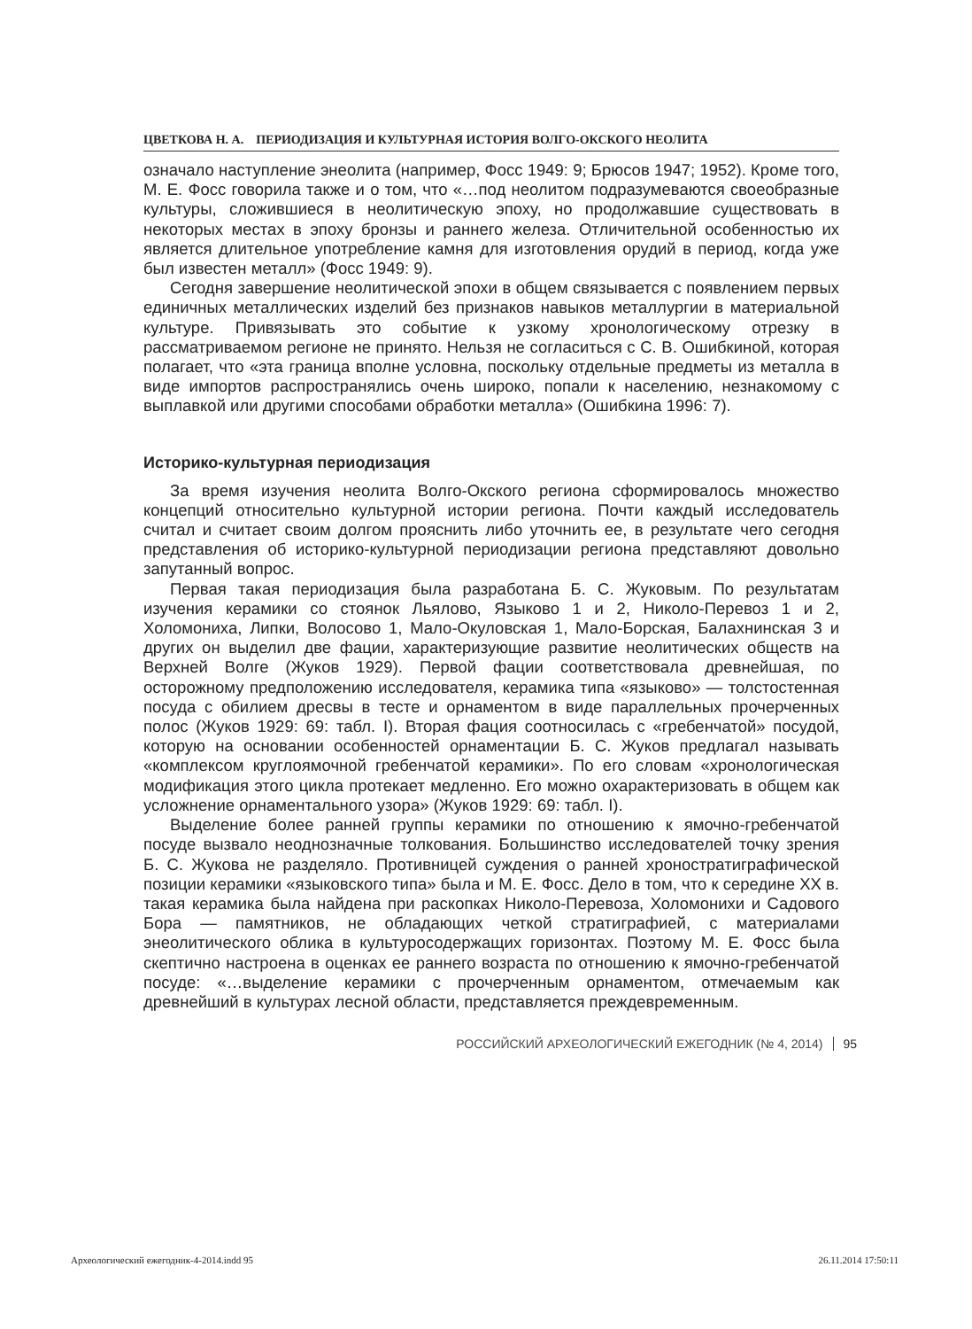ЦВЕТКОВА Н. А. ПЕРИОДИЗАЦИЯ И КУЛЬТУРНАЯ ИСТОРИЯ ВОЛГО-ОКСКОГО НЕОЛИТА
означало наступление энеолита (например, Фосс 1949: 9; Брюсов 1947; 1952). Кроме того, М. Е. Фосс говорила также и о том, что «…под неолитом подразумеваются своеобразные культуры, сложившиеся в неолитическую эпоху, но продолжавшие существовать в некоторых местах в эпоху бронзы и раннего железа. Отличительной особенностью их является длительное употребление камня для изготовления орудий в период, когда уже был известен металл» (Фосс 1949: 9).
Сегодня завершение неолитической эпохи в общем связывается с появлением первых единичных металлических изделий без признаков навыков металлургии в материальной культуре. Привязывать это событие к узкому хронологическому отрезку в рассматриваемом регионе не принято. Нельзя не согласиться с С. В. Ошибкиной, которая полагает, что «эта граница вполне условна, поскольку отдельные предметы из металла в виде импортов распространялись очень широко, попали к населению, незнакомому с выплавкой или другими способами обработки металла» (Ошибкина 1996: 7).
Историко-культурная периодизация
За время изучения неолита Волго-Окского региона сформировалось множество концепций относительно культурной истории региона. Почти каждый исследователь считал и считает своим долгом прояснить либо уточнить ее, в результате чего сегодня представления об историко-культурной периодизации региона представляют довольно запутанный вопрос.
Первая такая периодизация была разработана Б. С. Жуковым. По результатам изучения керамики со стоянок Льялово, Языково 1 и 2, Николо-Перевоз 1 и 2, Холомониха, Липки, Волосово 1, Мало-Окуловская 1, Мало-Борская, Балахнинская 3 и других он выделил две фации, характеризующие развитие неолитических обществ на Верхней Волге (Жуков 1929). Первой фации соответствовала древнейшая, по осторожному предположению исследователя, керамика типа «языково» — толстостенная посуда с обилием дресвы в тесте и орнаментом в виде параллельных прочерченных полос (Жуков 1929: 69: табл. I). Вторая фация соотносилась с «гребенчатой» посудой, которую на основании особенностей орнаментации Б. С. Жуков предлагал называть «комплексом круглоямочной гребенчатой керамики». По его словам «хронологическая модификация этого цикла протекает медленно. Его можно охарактеризовать в общем как усложнение орнаментального узора» (Жуков 1929: 69: табл. I).
Выделение более ранней группы керамики по отношению к ямочно-гребенчатой посуде вызвало неоднозначные толкования. Большинство исследователей точку зрения Б. С. Жукова не разделяло. Противницей суждения о ранней хроностратиграфической позиции керамики «языковского типа» была и М. Е. Фосс. Дело в том, что к середине XX в. такая керамика была найдена при раскопках Николо-Перевоза, Холомонихи и Садового Бора — памятников, не обладающих четкой стратиграфией, с материалами энеолитического облика в культуросодержащих горизонтах. Поэтому М. Е. Фосс была скептично настроена в оценках ее раннего возраста по отношению к ямочно-гребенчатой посуде: «…выделение керамики с прочерченным орнаментом, отмечаемым как древнейший в культурах лесной области, представляется преждевременным.
РОССИЙСКИЙ АРХЕОЛОГИЧЕСКИЙ ЕЖЕГОДНИК (№ 4, 2014) 95
Археологический ежегодник-4-2014.indd 95 26.11.2014 17:50:11